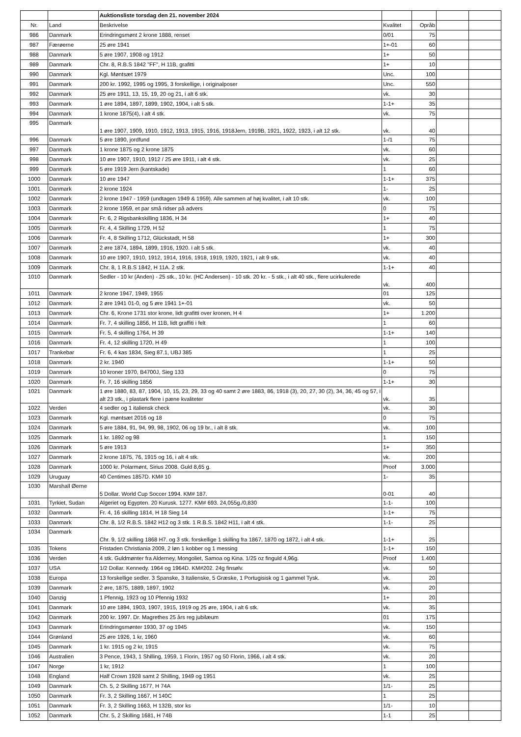| | | Auktionsliste torsdag den 21. november 2024 | | | | |
| Nr. | Land | Beskrivelse | Kvalitet | Opråb | | |
| 986 | Danmark | Erindringsmønt 2 krone 1888, renset | 0/01 | 75 | | |
| 987 | Færøerne | 25 øre 1941 | 1+-01 | 60 | | |
| 988 | Danmark | 5 øre 1907, 1908 og 1912 | 1+ | 50 | | |
| 989 | Danmark | Chr. 8, R.B.S 1842 "FF", H 11B, grafitti | 1+ | 10 | | |
| 990 | Danmark | Kgl. Møntsæt 1979 | Unc. | 100 | | |
| 991 | Danmark | 200 kr. 1992, 1995 og 1995, 3 forskellige, i originalposer | Unc. | 550 | | |
| 992 | Danmark | 25 øre 1911, 13, 15, 19, 20 og 21, i alt 6 stk. | vk. | 30 | | |
| 993 | Danmark | 1 øre 1894, 1897, 1899, 1902, 1904, i alt 5 stk. | 1-1+ | 35 | | |
| 994 | Danmark | 1 krone 1875(4), i alt 4 stk. | vk. | 75 | | |
| 995 | Danmark | 1 øre 1907, 1909, 1910, 1912, 1913, 1915, 1916, 1918Jern, 1919B, 1921, 1922, 1923, i alt 12 stk. | vk. | 40 | | |
| 996 | Danmark | 5 øre 1890, jordfund | 1-/1 | 75 | | |
| 997 | Danmark | 1 krone 1875 og 2 krone 1875 | vk. | 60 | | |
| 998 | Danmark | 10 øre 1907, 1910, 1912 / 25 øre 1911, i alt 4 stk. | vk. | 25 | | |
| 999 | Danmark | 5 øre 1919 Jern (kantskade) | 1 | 60 | | |
| 1000 | Danmark | 10 øre 1947 | 1-1+ | 375 | | |
| 1001 | Danmark | 2 krone 1924 | 1- | 25 | | |
| 1002 | Danmark | 2 krone 1947 - 1959 (undtagen 1949 & 1959). Alle sammen af høj kvalitet, i alt 10 stk. | vk. | 100 | | |
| 1003 | Danmark | 2 krone 1959, et par små ridser på advers | 0 | 75 | | |
| 1004 | Danmark | Fr. 6, 2 Rigsbankskilling 1836, H 34 | 1+ | 40 | | |
| 1005 | Danmark | Fr. 4, 4 Skilling 1729, H 52 | 1 | 75 | | |
| 1006 | Danmark | Fr. 4, 8 Skilling 1712, Glückstadt, H 58 | 1+ | 300 | | |
| 1007 | Danmark | 2 øre 1874, 1894, 1899, 1916, 1920. i alt 5 stk. | vk. | 40 | | |
| 1008 | Danmark | 10 øre 1907, 1910, 1912, 1914, 1916, 1918, 1919, 1920, 1921, i alt 9 stk. | vk. | 40 | | |
| 1009 | Danmark | Chr. 8, 1 R.B.S 1842, H 11A. 2 stk. | 1-1+ | 40 | | |
| 1010 | Danmark | Sedler - 10 kr (Anden) - 25 stk., 10 kr. (HC Andersen) - 10 stk. 20 kr. - 5 stk., i alt 40 stk., flere ucirkulerede | vk. | 400 | | |
| 1011 | Danmark | 2 krone 1947, 1949, 1955 | 01 | 125 | | |
| 1012 | Danmark | 2 øre 1941 01-0, og 5 øre 1941 1+-01 | vk. | 50 | | |
| 1013 | Danmark | Chr. 6, Krone 1731 stor krone, lidt grafitti over kronen, H 4 | 1+ | 1.200 | | |
| 1014 | Danmark | Fr. 7, 4 skilling 1856, H 11B, lidt graffiti i felt | 1 | 60 | | |
| 1015 | Danmark | Fr. 5, 4 skilling 1764, H 39 | 1-1+ | 140 | | |
| 1016 | Danmark | Fr. 4, 12 skilling 1720, H 49 | 1 | 100 | | |
| 1017 | Trankebar | Fr. 6, 4 kas 1834, Sieg 87.1, UBJ 385 | 1 | 25 | | |
| 1018 | Danmark | 2 kr. 1940 | 1-1+ | 50 | | |
| 1019 | Danmark | 10 kroner 1970, B4700J, Sieg 133 | 0 | 75 | | |
| 1020 | Danmark | Fr. 7, 16 skilling 1856 | 1-1+ | 30 | | |
| 1021 | Danmark | 1 øre 1880, 83, 87, 1904, 10, 15, 23, 29, 33 og 40 samt 2 øre 1883, 86, 1918 (3), 20, 27, 30 (2), 34, 36, 45 og 57, i alt 23 stk., i plastark flere i pæne kvaliteter | vk. | 35 | | |
| 1022 | Verden | 4 sedler og 1 italiensk check | vk. | 30 | | |
| 1023 | Danmark | Kgl. møntsæt 2016 og 18 | 0 | 75 | | |
| 1024 | Danmark | 5 øre 1884, 91, 94, 99, 98, 1902, 06 og 19 br., i alt 8 stk. | vk. | 100 | | |
| 1025 | Danmark | 1 kr. 1892 og 98 | 1 | 150 | | |
| 1026 | Danmark | 5 øre 1913 | 1+ | 350 | | |
| 1027 | Danmark | 2 krone 1875, 76, 1915 og 16, i alt 4 stk. | vk. | 200 | | |
| 1028 | Danmark | 1000 kr. Polarmønt, Sirius 2008. Guld 8,65 g. | Proof | 3.000 | | |
| 1029 | Uruguay | 40 Centimes 1857D. KM# 10 | 1- | 35 | | |
| 1030 | Marshall Øerne | 5 Dollar. World Cup Soccer 1994. KM# 187. | 0-01 | 40 | | |
| 1031 | Tyrkiet, Sudan | Algeriet og Egypten. 20 Kurusk. 1277. KM# 693. 24,055g./0,830 | 1-1- | 100 | | |
| 1032 | Danmark | Fr. 4, 16 skilling 1814, H 18 Sieg 14 | 1-1+ | 75 | | |
| 1033 | Danmark | Chr. 8, 1/2 R.B.S. 1842 H12 og 3 stk. 1 R.B.S. 1842 H11, i alt 4 stk. | 1-1- | 25 | | |
| 1034 | Danmark | Chr. 9, 1/2 skilling 1868 H7. og 3 stk. forskellige 1 skilling fra 1867, 1870 og 1872, i alt 4 stk. | 1-1+ | 25 | | |
| 1035 | Tokens | Fristaden Christiania 2009, 2 løn 1 kobber og 1 messing | 1-1+ | 150 | | |
| 1036 | Verden | 4 stk. Guldmønter fra Alderney, Mongoliet, Samoa og Kina. 1/25 oz finguld 4,96g. | Proof | 1.400 | | |
| 1037 | USA | 1/2 Dollar. Kennedy. 1964 og 1964D. KM#202. 24g finsølv. | vk. | 50 | | |
| 1038 | Europa | 13 forskellige sedler. 3 Spanske, 3 Italienske, 5 Græske, 1 Portugisisk og 1 gammel Tysk. | vk. | 20 | | |
| 1039 | Danmark | 2 øre, 1875, 1889, 1897, 1902 | vk. | 20 | | |
| 1040 | Danzig | 1 Pfennig, 1923 og 10 Pfennig 1932 | 1+ | 20 | | |
| 1041 | Danmark | 10 øre 1894, 1903, 1907, 1915, 1919 og 25 øre, 1904, i alt 6 stk. | vk. | 35 | | |
| 1042 | Danmark | 200 kr. 1997. Dr. Magrethes 25 års reg jubilæum | 01 | 175 | | |
| 1043 | Danmark | Erindringsmønter 1930, 37 og 1945 | vk. | 150 | | |
| 1044 | Grønland | 25 øre 1926, 1 kr, 1960 | vk. | 60 | | |
| 1045 | Danmark | 1 kr. 1915 og 2 kr, 1915 | vk. | 75 | | |
| 1046 | Australien | 3 Pence, 1943, 1 Shilling, 1959, 1 Florin, 1957 og 50 Florin, 1966, i alt 4 stk. | vk. | 20 | | |
| 1047 | Norge | 1 kr, 1912 | 1 | 100 | | |
| 1048 | England | Half Crown 1928 samt 2 Shilling, 1949 og 1951 | vk. | 25 | | |
| 1049 | Danmark | Ch. 5, 2 Skilling 1677, H 74A | 1/1- | 25 | | |
| 1050 | Danmark | Fr. 3, 2 Skilling 1667, H 140C | 1 | 25 | | |
| 1051 | Danmark | Fr. 3, 2 Skilling 1663, H 132B, stor ks | 1/1- | 10 | | |
| 1052 | Danmark | Chr. 5, 2 Skilling 1681, H 74B | 1-1 | 25 | | |